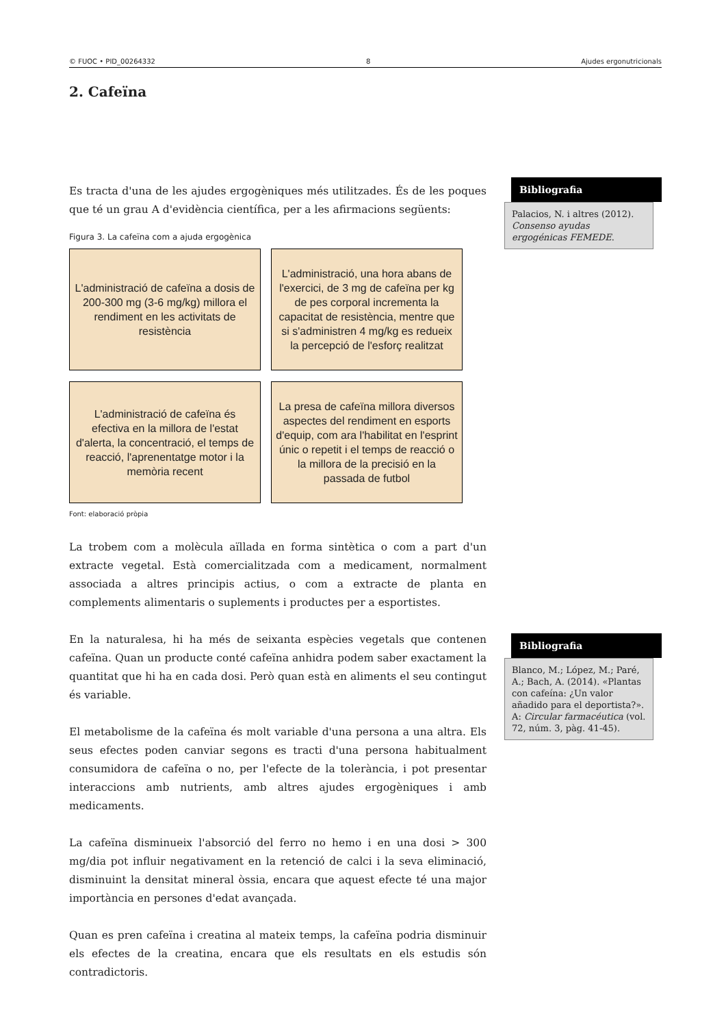© FUOC • PID_00264332 8 Ajudes ergonutricionals
2. Cafeïna
Es tracta d'una de les ajudes ergogèniques més utilitzades. És de les poques que té un grau A d'evidència científica, per a les afirmacions següents:
Figura 3. La cafeïna com a ajuda ergogènica
L'administració de cafeïna a dosis de 200-300 mg (3-6 mg/kg) millora el rendiment en les activitats de resistència
L'administració, una hora abans de l'exercici, de 3 mg de cafeïna per kg de pes corporal incrementa la capacitat de resistència, mentre que si s'administren 4 mg/kg es redueix la percepció de l'esforç realitzat
L'administració de cafeïna és efectiva en la millora de l'estat d'alerta, la concentració, el temps de reacció, l'aprenentatge motor i la memòria recent
La presa de cafeïna millora diversos aspectes del rendiment en esports d'equip, com ara l'habilitat en l'esprint únic o repetit i el temps de reacció o la millora de la precisió en la passada de futbol
Font: elaboració pròpia
La trobem com a molècula aïllada en forma sintètica o com a part d'un extracte vegetal. Està comercialitzada com a medicament, normalment associada a altres principis actius, o com a extracte de planta en complements alimentaris o suplements i productes per a esportistes.
En la naturalesa, hi ha més de seixanta espècies vegetals que contenen cafeïna. Quan un producte conté cafeïna anhidra podem saber exactament la quantitat que hi ha en cada dosi. Però quan està en aliments el seu contingut és variable.
El metabolisme de la cafeïna és molt variable d'una persona a una altra. Els seus efectes poden canviar segons es tracti d'una persona habitualment consumidora de cafeïna o no, per l'efecte de la tolerància, i pot presentar interaccions amb nutrients, amb altres ajudes ergogèniques i amb medicaments.
La cafeïna disminueix l'absorció del ferro no hemo i en una dosi > 300 mg/dia pot influir negativament en la retenció de calci i la seva eliminació, disminuint la densitat mineral òssia, encara que aquest efecte té una major importància en persones d'edat avançada.
Quan es pren cafeïna i creatina al mateix temps, la cafeïna podria disminuir els efectes de la creatina, encara que els resultats en els estudis són contradictoris.
Bibliografia
Palacios, N. i altres (2012). Consenso ayudas ergogénicas FEMEDE.
Bibliografia
Blanco, M.; López, M.; Paré, A.; Bach, A. (2014). «Plantas con cafeína: ¿Un valor añadido para el deportista?». A: Circular farmacéutica (vol. 72, núm. 3, pàg. 41-45).